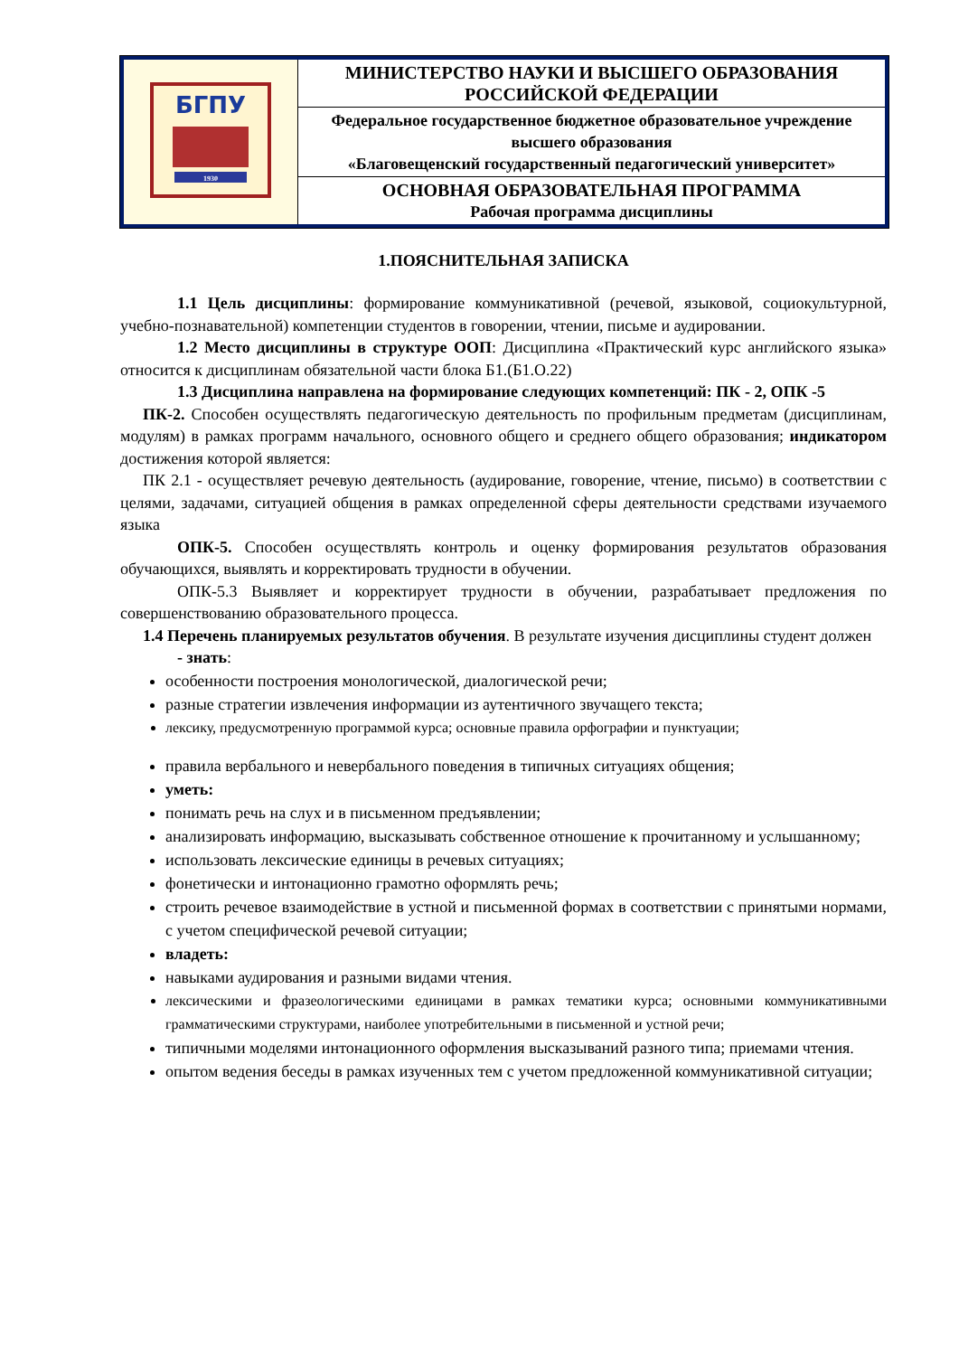| БГПУ 1930 | МИНИСТЕРСТВО НАУКИ И ВЫСШЕГО ОБРАЗОВАНИЯ РОССИЙСКОЙ ФЕДЕРАЦИИ |
| | Федеральное государственное бюджетное образовательное учреждение высшего образования «Благовещенский государственный педагогический университет» |
| | ОСНОВНАЯ ОБРАЗОВАТЕЛЬНАЯ ПРОГРАММА Рабочая программа дисциплины |
1.ПОЯСНИТЕЛЬНАЯ ЗАПИСКА
1.1 Цель дисциплины: формирование коммуникативной (речевой, языковой, социокультурной, учебно-познавательной) компетенции студентов в говорении, чтении, письме и аудировании.
1.2 Место дисциплины в структуре ООП: Дисциплина «Практический курс английского языка» относится к дисциплинам обязательной части блока Б1.(Б1.О.22)
1.3 Дисциплина направлена на формирование следующих компетенций: ПК - 2, ОПК -5
ПК-2. Способен осуществлять педагогическую деятельность по профильным предметам (дисциплинам, модулям) в рамках программ начального, основного общего и среднего общего образования; индикатором достижения которой является:
ПК 2.1 - осуществляет речевую деятельность (аудирование, говорение, чтение, письмо) в соответствии с целями, задачами, ситуацией общения в рамках определенной сферы деятельности средствами изучаемого языка
ОПК-5. Способен осуществлять контроль и оценку формирования результатов образования обучающихся, выявлять и корректировать трудности в обучении.
ОПК-5.3 Выявляет и корректирует трудности в обучении, разрабатывает предложения по совершенствованию образовательного процесса.
1.4 Перечень планируемых результатов обучения. В результате изучения дисциплины студент должен
- знать:
особенности построения монологической, диалогической речи;
разные стратегии извлечения информации из аутентичного звучащего текста;
лексику, предусмотренную программой курса; основные правила орфографии и пунктуации;
правила вербального и невербального поведения в типичных ситуациях общения;
уметь:
понимать речь на слух и в письменном предъявлении;
анализировать информацию, высказывать собственное отношение к прочитанному и услышанному;
использовать лексические единицы в речевых ситуациях;
фонетически и интонационно грамотно оформлять речь;
строить речевое взаимодействие в устной и письменной формах в соответствии с принятыми нормами, с учетом специфической речевой ситуации;
владеть:
навыками аудирования и разными видами чтения.
лексическими и фразеологическими единицами в рамках тематики курса; основными коммуникативными грамматическими структурами, наиболее употребительными в письменной и устной речи;
типичными моделями интонационного оформления высказываний разного типа; приемами чтения.
опытом ведения беседы в рамках изученных тем с учетом предложенной коммуникативной ситуации;